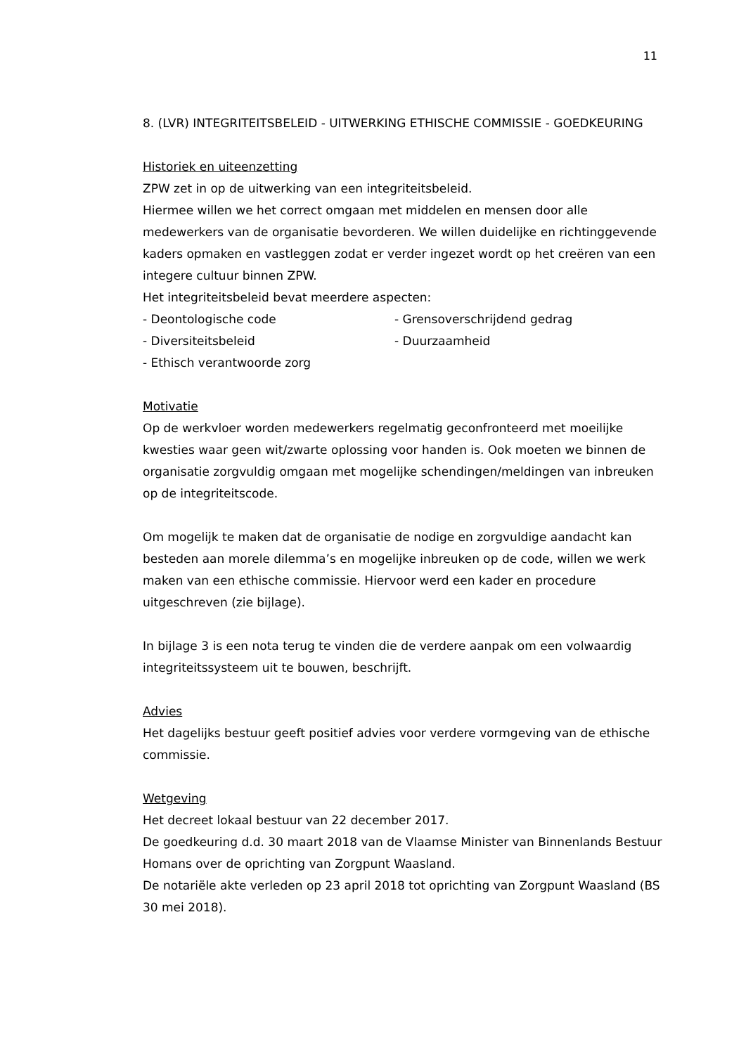11
8. (LVR) INTEGRITEITSBELEID - UITWERKING ETHISCHE COMMISSIE - GOEDKEURING
Historiek en uiteenzetting
ZPW zet in op de uitwerking van een integriteitsbeleid.
Hiermee willen we het correct omgaan met middelen en mensen door alle medewerkers van de organisatie bevorderen. We willen duidelijke en richtinggevende kaders opmaken en vastleggen zodat er verder ingezet wordt op het creëren van een integere cultuur binnen ZPW.
Het integriteitsbeleid bevat meerdere aspecten:
- Deontologische code - Grensoverschrijdend gedrag
- Diversiteitsbeleid - Duurzaamheid
- Ethisch verantwoorde zorg
Motivatie
Op de werkvloer worden medewerkers regelmatig geconfronteerd met moeilijke kwesties waar geen wit/zwarte oplossing voor handen is. Ook moeten we binnen de organisatie zorgvuldig omgaan met mogelijke schendingen/meldingen van inbreuken op de integriteitscode.
Om mogelijk te maken dat de organisatie de nodige en zorgvuldige aandacht kan besteden aan morele dilemma’s en mogelijke inbreuken op de code, willen we werk maken van een ethische commissie. Hiervoor werd een kader en procedure uitgeschreven (zie bijlage).
In bijlage 3 is een nota terug te vinden die de verdere aanpak om een volwaardig integriteitssysteem uit te bouwen, beschrijft.
Advies
Het dagelijks bestuur geeft positief advies voor verdere vormgeving van de ethische commissie.
Wetgeving
Het decreet lokaal bestuur van 22 december 2017.
De goedkeuring d.d. 30 maart 2018 van de Vlaamse Minister van Binnenlands Bestuur Homans over de oprichting van Zorgpunt Waasland.
De notariële akte verleden op 23 april 2018 tot oprichting van Zorgpunt Waasland (BS 30 mei 2018).